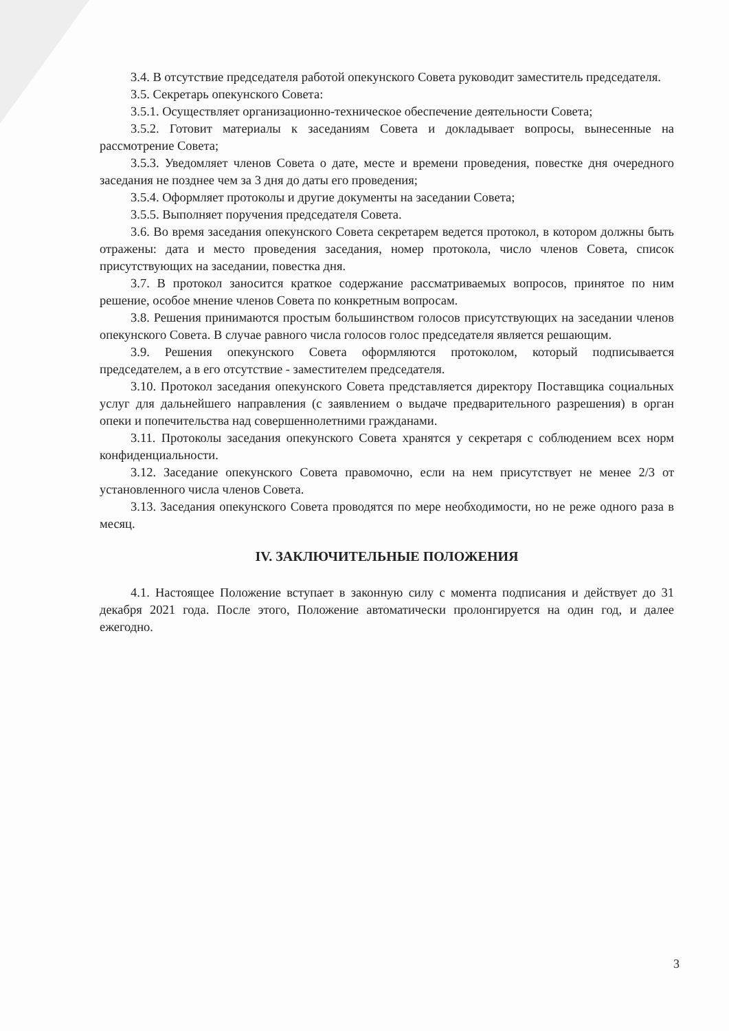3.4. В отсутствие председателя работой опекунского Совета руководит заместитель председателя.
3.5. Секретарь опекунского Совета:
3.5.1. Осуществляет организационно-техническое обеспечение деятельности Совета;
3.5.2. Готовит материалы к заседаниям Совета и докладывает вопросы, вынесенные на рассмотрение Совета;
3.5.3. Уведомляет членов Совета о дате, месте и времени проведения, повестке дня очередного заседания не позднее чем за 3 дня до даты его проведения;
3.5.4. Оформляет протоколы и другие документы на заседании Совета;
3.5.5. Выполняет поручения председателя Совета.
3.6. Во время заседания опекунского Совета секретарем ведется протокол, в котором должны быть отражены: дата и место проведения заседания, номер протокола, число членов Совета, список присутствующих на заседании, повестка дня.
3.7. В протокол заносится краткое содержание рассматриваемых вопросов, принятое по ним решение, особое мнение членов Совета по конкретным вопросам.
3.8. Решения принимаются простым большинством голосов присутствующих на заседании членов опекунского Совета. В случае равного числа голосов голос председателя является решающим.
3.9. Решения опекунского Совета оформляются протоколом, который подписывается председателем, а в его отсутствие - заместителем председателя.
3.10. Протокол заседания опекунского Совета представляется директору Поставщика социальных услуг для дальнейшего направления (с заявлением о выдаче предварительного разрешения) в орган опеки и попечительства над совершеннолетними гражданами.
3.11. Протоколы заседания опекунского Совета хранятся у секретаря с соблюдением всех норм конфиденциальности.
3.12. Заседание опекунского Совета правомочно, если на нем присутствует не менее 2/3 от установленного числа членов Совета.
3.13. Заседания опекунского Совета проводятся по мере необходимости, но не реже одного раза в месяц.
IV. ЗАКЛЮЧИТЕЛЬНЫЕ ПОЛОЖЕНИЯ
4.1. Настоящее Положение вступает в законную силу с момента подписания и действует до 31 декабря 2021 года. После этого, Положение автоматически пролонгируется на один год, и далее ежегодно.
3